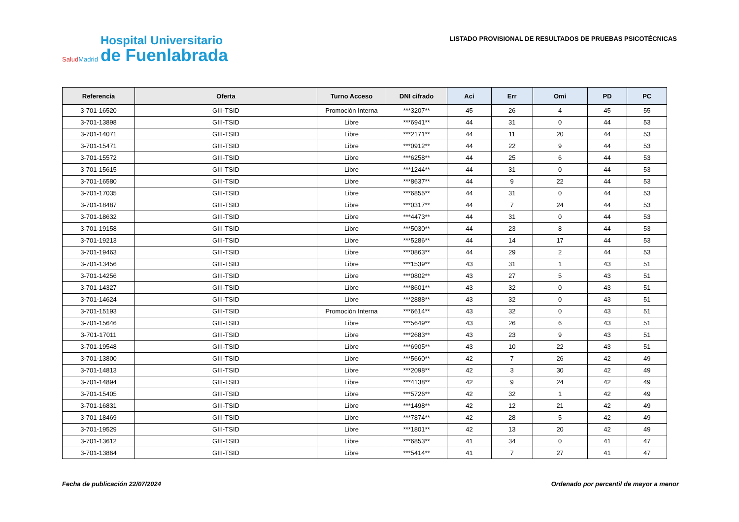SaludMadrid
Hospital Universitario
de Fuenlabrada
LISTADO PROVISIONAL DE RESULTADOS DE PRUEBAS PSICOTÉCNICAS
| Referencia | Oferta | Turno Acceso | DNI cifrado | Aci | Err | Omi | PD | PC |
| --- | --- | --- | --- | --- | --- | --- | --- | --- |
| 3-701-16520 | GIII-TSID | Promoción Interna | ***3207** | 45 | 26 | 4 | 45 | 55 |
| 3-701-13898 | GIII-TSID | Libre | ***6941** | 44 | 31 | 0 | 44 | 53 |
| 3-701-14071 | GIII-TSID | Libre | ***2171** | 44 | 11 | 20 | 44 | 53 |
| 3-701-15471 | GIII-TSID | Libre | ***0912** | 44 | 22 | 9 | 44 | 53 |
| 3-701-15572 | GIII-TSID | Libre | ***6258** | 44 | 25 | 6 | 44 | 53 |
| 3-701-15615 | GIII-TSID | Libre | ***1244** | 44 | 31 | 0 | 44 | 53 |
| 3-701-16580 | GIII-TSID | Libre | ***8637** | 44 | 9 | 22 | 44 | 53 |
| 3-701-17035 | GIII-TSID | Libre | ***6855** | 44 | 31 | 0 | 44 | 53 |
| 3-701-18487 | GIII-TSID | Libre | ***0317** | 44 | 7 | 24 | 44 | 53 |
| 3-701-18632 | GIII-TSID | Libre | ***4473** | 44 | 31 | 0 | 44 | 53 |
| 3-701-19158 | GIII-TSID | Libre | ***5030** | 44 | 23 | 8 | 44 | 53 |
| 3-701-19213 | GIII-TSID | Libre | ***5286** | 44 | 14 | 17 | 44 | 53 |
| 3-701-19463 | GIII-TSID | Libre | ***0863** | 44 | 29 | 2 | 44 | 53 |
| 3-701-13456 | GIII-TSID | Libre | ***1539** | 43 | 31 | 1 | 43 | 51 |
| 3-701-14256 | GIII-TSID | Libre | ***0802** | 43 | 27 | 5 | 43 | 51 |
| 3-701-14327 | GIII-TSID | Libre | ***8601** | 43 | 32 | 0 | 43 | 51 |
| 3-701-14624 | GIII-TSID | Libre | ***2888** | 43 | 32 | 0 | 43 | 51 |
| 3-701-15193 | GIII-TSID | Promoción Interna | ***6614** | 43 | 32 | 0 | 43 | 51 |
| 3-701-15646 | GIII-TSID | Libre | ***5649** | 43 | 26 | 6 | 43 | 51 |
| 3-701-17011 | GIII-TSID | Libre | ***2683** | 43 | 23 | 9 | 43 | 51 |
| 3-701-19548 | GIII-TSID | Libre | ***6905** | 43 | 10 | 22 | 43 | 51 |
| 3-701-13800 | GIII-TSID | Libre | ***5660** | 42 | 7 | 26 | 42 | 49 |
| 3-701-14813 | GIII-TSID | Libre | ***2098** | 42 | 3 | 30 | 42 | 49 |
| 3-701-14894 | GIII-TSID | Libre | ***4138** | 42 | 9 | 24 | 42 | 49 |
| 3-701-15405 | GIII-TSID | Libre | ***5726** | 42 | 32 | 1 | 42 | 49 |
| 3-701-16831 | GIII-TSID | Libre | ***1498** | 42 | 12 | 21 | 42 | 49 |
| 3-701-18469 | GIII-TSID | Libre | ***7874** | 42 | 28 | 5 | 42 | 49 |
| 3-701-19529 | GIII-TSID | Libre | ***1801** | 42 | 13 | 20 | 42 | 49 |
| 3-701-13612 | GIII-TSID | Libre | ***6853** | 41 | 34 | 0 | 41 | 47 |
| 3-701-13864 | GIII-TSID | Libre | ***5414** | 41 | 7 | 27 | 41 | 47 |
Fecha de publicación 22/07/2024
Ordenado por percentil de mayor a menor